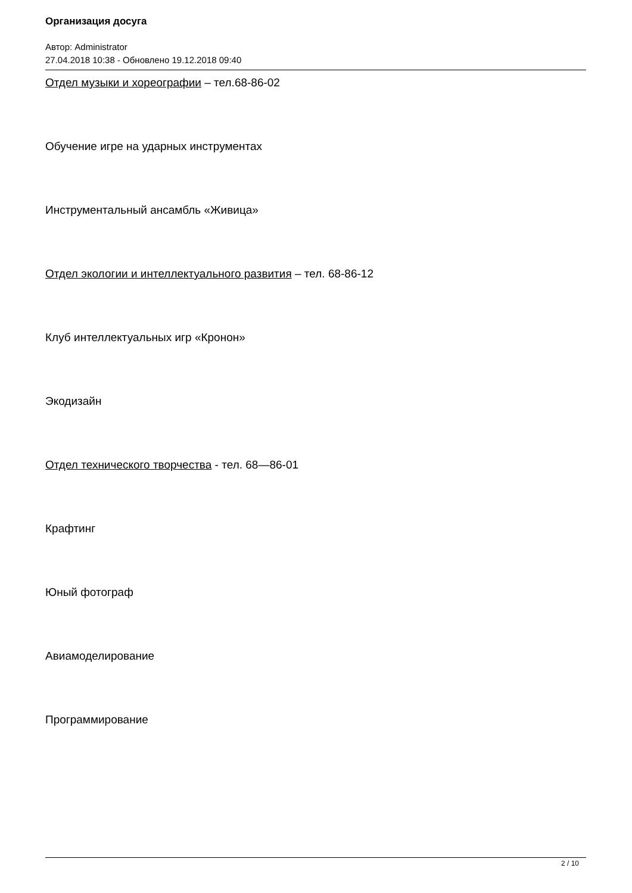Организация досуга
Автор: Administrator
27.04.2018 10:38 - Обновлено 19.12.2018 09:40
Отдел музыки и хореографии – тел.68-86-02
Обучение игре на ударных инструментах
Инструментальный ансамбль «Живица»
Отдел экологии и интеллектуального развития – тел. 68-86-12
Клуб интеллектуальных игр «Кронон»
Экодизайн
Отдел технического творчества - тел. 68—86-01
Крафтинг
Юный фотограф
Авиамоделирование
Программирование
2 / 10